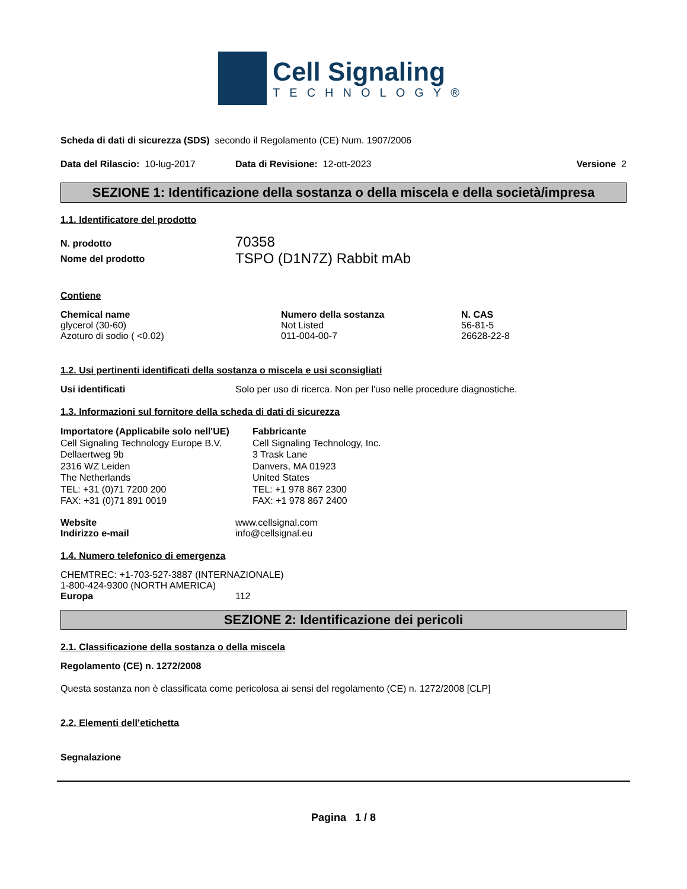Cell Signaling
TECHNOLOGY®
Scheda di dati di sicurezza (SDS) secondo il Regolamento (CE) Num. 1907/2006
Data del Rilascio: 10-lug-2017
Data di Revisione: 12-ott-2023
Versione 2
SEZIONE 1: Identificazione della sostanza o della miscela e della società/impresa
1.1. Identificatore del prodotto
| N. prodotto | 70358 |
| Nome del prodotto | TSPO (D1N7Z) Rabbit mAb |
Contiene
| Chemical name | Numero della sostanza | N. CAS |
| --- | --- | --- |
| glycerol (30-60) | Not Listed | 56-81-5 |
| Azoturo di sodio ( <0.02) | 011-004-00-7 | 26628-22-8 |
1.2. Usi pertinenti identificati della sostanza o miscela e usi sconsigliati
Usi identificati Solo per uso di ricerca. Non per l'uso nelle procedure diagnostiche.
1.3. Informazioni sul fornitore della scheda di dati di sicurezza
Importatore (Applicabile solo nell'UE)
Cell Signaling Technology Europe B.V.
Dellaertweg 9b
2316 WZ Leiden
The Netherlands
TEL: +31 (0)71 7200 200
FAX: +31 (0)71 891 0019
Fabbricante
Cell Signaling Technology, Inc.
3 Trask Lane
Danvers, MA 01923
United States
TEL: +1 978 867 2300
FAX: +1 978 867 2400
| Website | www.cellsignal.com |
| Indirizzo e-mail | info@cellsignal.eu |
1.4. Numero telefonico di emergenza
CHEMTREC: +1-703-527-3887 (INTERNAZIONALE)
1-800-424-9300 (NORTH AMERICA)
Europa 112
SEZIONE 2: Identificazione dei pericoli
2.1. Classificazione della sostanza o della miscela
Regolamento (CE) n. 1272/2008
Questa sostanza non è classificata come pericolosa ai sensi del regolamento (CE) n. 1272/2008 [CLP]
2.2. Elementi dell’etichetta
Segnalazione
Pagina 1 / 8